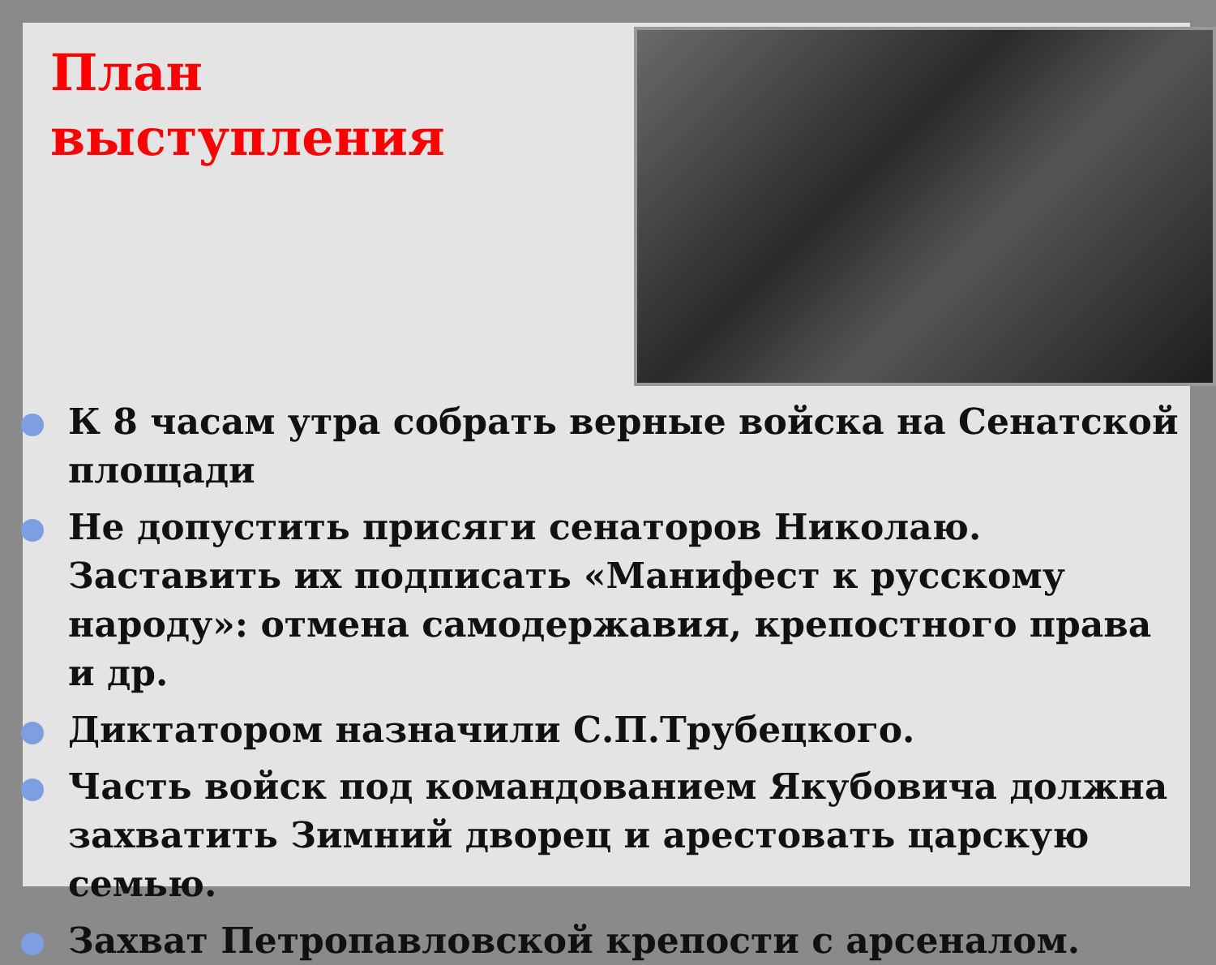План
выступления
К 8 часам утра собрать верные войска на Сенатской площади
Не допустить присяги сенаторов Николаю. Заставить их подписать «Манифест к русскому народу»: отмена самодержавия, крепостного права и др.
Диктатором назначили С.П.Трубецкого.
Часть войск под командованием Якубовича должна захватить Зимний дворец и арестовать царскую семью.
Захват Петропавловской крепости с арсеналом.